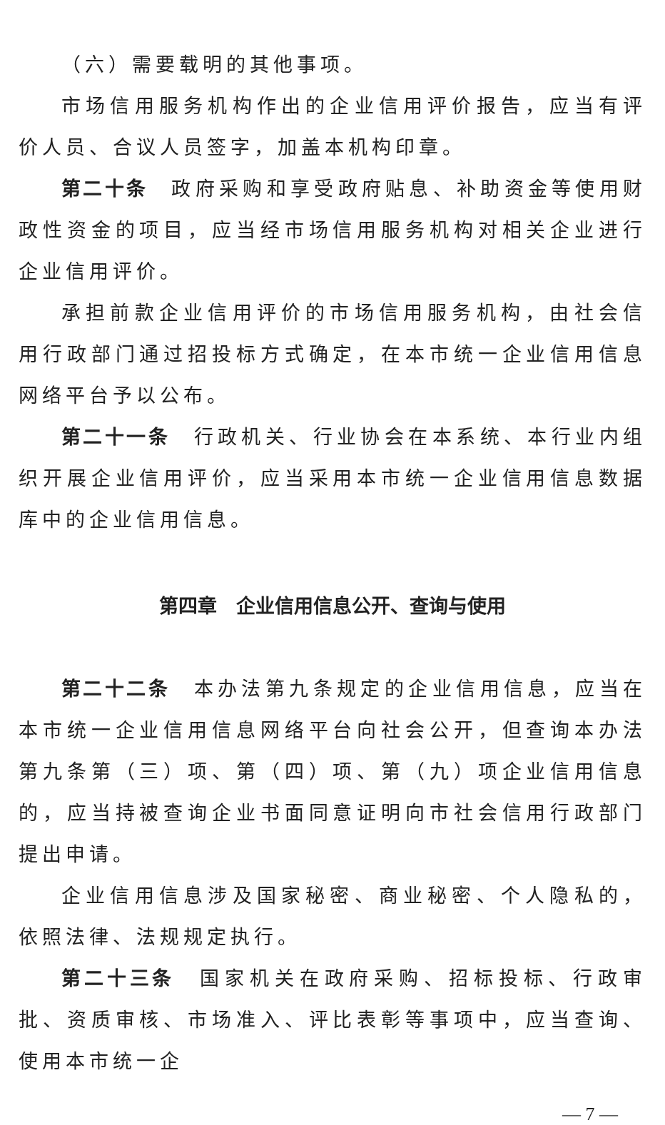（六）需要载明的其他事项。
市场信用服务机构作出的企业信用评价报告，应当有评价人员、合议人员签字，加盖本机构印章。
第二十条　政府采购和享受政府贴息、补助资金等使用财政性资金的项目，应当经市场信用服务机构对相关企业进行企业信用评价。
承担前款企业信用评价的市场信用服务机构，由社会信用行政部门通过招投标方式确定，在本市统一企业信用信息网络平台予以公布。
第二十一条　行政机关、行业协会在本系统、本行业内组织开展企业信用评价，应当采用本市统一企业信用信息数据库中的企业信用信息。
第四章　企业信用信息公开、查询与使用
第二十二条　本办法第九条规定的企业信用信息，应当在本市统一企业信用信息网络平台向社会公开，但查询本办法第九条第（三）项、第（四）项、第（九）项企业信用信息的，应当持被查询企业书面同意证明向市社会信用行政部门提出申请。
企业信用信息涉及国家秘密、商业秘密、个人隐私的，依照法律、法规规定执行。
第二十三条　国家机关在政府采购、招标投标、行政审批、资质审核、市场准入、评比表彰等事项中，应当查询、使用本市统一企
— 7 —